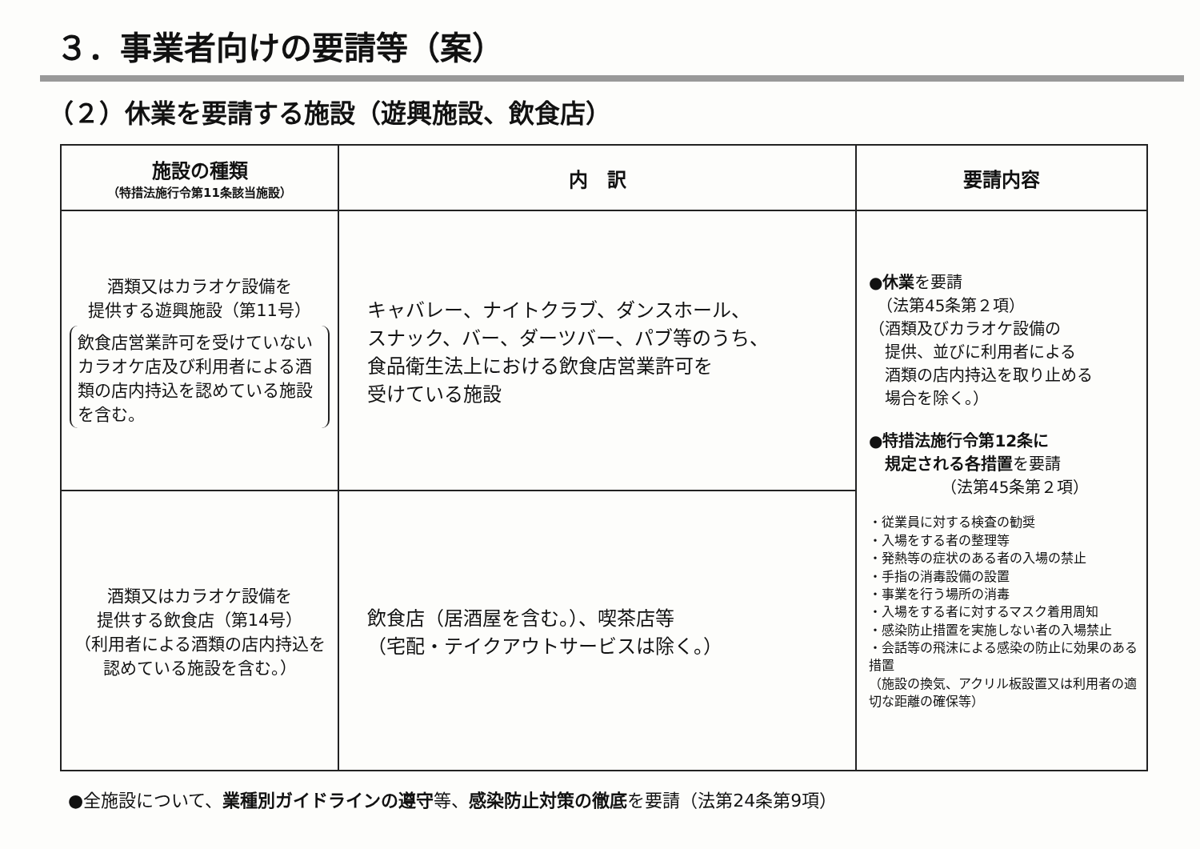３．事業者向けの要請等（案）
（２）休業を要請する施設（遊興施設、飲食店）
| 施設の種類 （特措法施行令第11条該当施設） | 内 訳 | 要請内容 |
| --- | --- | --- |
| 酒類又はカラオケ設備を 提供する遊興施設（第11号） 飲食店営業許可を受けていないカラオケ店及び利用者による酒類の店内持込を認めている施設を含む。 | キャバレー、ナイトクラブ、ダンスホール、 スナック、バー、ダーツバー、パブ等のうち、 食品衛生法上における飲食店営業許可を 受けている施設 | ● 休業 を要請 （法第45条第２項） （酒類及びカラオケ設備の 提供、並びに利用者による 酒類の店内持込を取り止める 場合を除く。） ● 特措法施行令第12条に 規定される各措置 を要請 （法第45条第２項） ・従業員に対する検査の勧奨 ・入場をする者の整理等 ・発熱等の症状のある者の入場の禁止 ・手指の消毒設備の設置 ・事業を行う場所の消毒 ・入場をする者に対するマスク着用周知 ・感染防止措置を実施しない者の入場禁止 ・会話等の飛沫による感染の防止に効果のある措置 （施設の換気、アクリル板設置又は利用者の適切な距離の確保等） |
| 酒類又はカラオケ設備を 提供する飲食店（第14号） （利用者による酒類の店内持込を認めている施設を含む。） | 飲食店（居酒屋を含む。）、喫茶店等 （宅配・テイクアウトサービスは除く。） | |
●全施設について、業種別ガイドラインの遵守等、感染防止対策の徹底を要請（法第24条第9項）